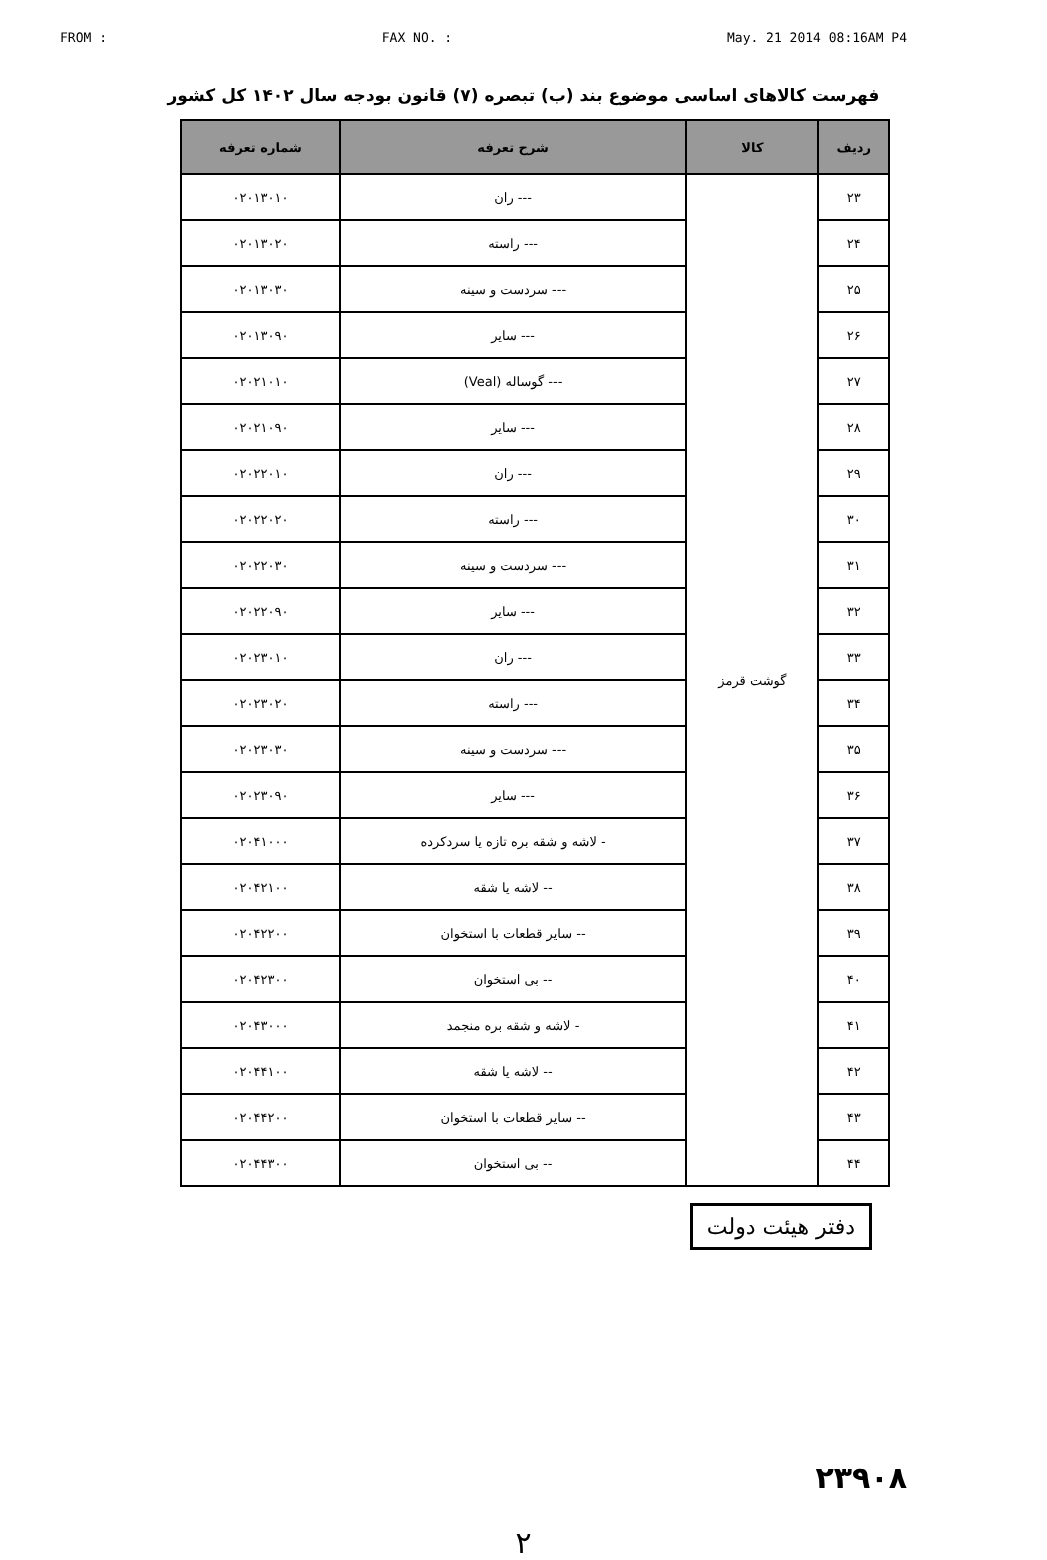FROM : FAX NO. : May. 21 2014 08:16AM P4
فهرست کالاهای اساسی موضوع بند (ب) تبصره (۷) قانون بودجه سال ۱۴۰۲ کل کشور
| ردیف | کالا | شرح تعرفه | شماره تعرفه |
| --- | --- | --- | --- |
| ۲۳ | گوشت قرمز | --- ران | ۰۲۰۱۳۰۱۰ |
| ۲۴ | | --- راسته | ۰۲۰۱۳۰۲۰ |
| ۲۵ | | --- سردست و سینه | ۰۲۰۱۳۰۳۰ |
| ۲۶ | | --- سایر | ۰۲۰۱۳۰۹۰ |
| ۲۷ | | --- گوساله (Veal) | ۰۲۰۲۱۰۱۰ |
| ۲۸ | | --- سایر | ۰۲۰۲۱۰۹۰ |
| ۲۹ | | --- ران | ۰۲۰۲۲۰۱۰ |
| ۳۰ | | --- راسته | ۰۲۰۲۲۰۲۰ |
| ۳۱ | | --- سردست و سینه | ۰۲۰۲۲۰۳۰ |
| ۳۲ | | --- سایر | ۰۲۰۲۲۰۹۰ |
| ۳۳ | | --- ران | ۰۲۰۲۳۰۱۰ |
| ۳۴ | | --- راسته | ۰۲۰۲۳۰۲۰ |
| ۳۵ | | --- سردست و سینه | ۰۲۰۲۳۰۳۰ |
| ۳۶ | | --- سایر | ۰۲۰۲۳۰۹۰ |
| ۳۷ | | - لاشه و شقه بره تازه یا سردکرده | ۰۲۰۴۱۰۰۰ |
| ۳۸ | | -- لاشه یا شقه | ۰۲۰۴۲۱۰۰ |
| ۳۹ | | -- سایر قطعات با استخوان | ۰۲۰۴۲۲۰۰ |
| ۴۰ | | -- بی استخوان | ۰۲۰۴۲۳۰۰ |
| ۴۱ | | - لاشه و شقه بره منجمد | ۰۲۰۴۳۰۰۰ |
| ۴۲ | | -- لاشه یا شقه | ۰۲۰۴۴۱۰۰ |
| ۴۳ | | -- سایر قطعات با استخوان | ۰۲۰۴۴۲۰۰ |
| ۴۴ | | -- بی استخوان | ۰۲۰۴۴۳۰۰ |
دفتر هیئت دولت
۲۳۹۰۸
۲